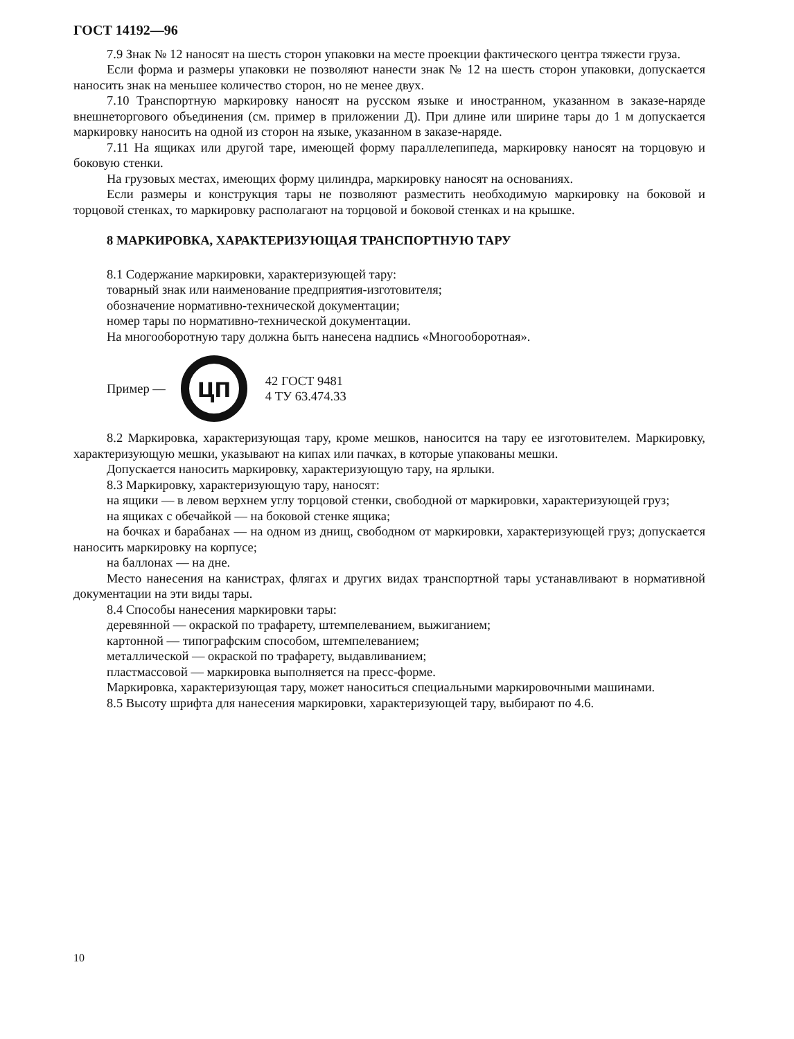ГОСТ 14192—96
7.9 Знак № 12 наносят на шесть сторон упаковки на месте проекции фактического центра тяжести груза.
Если форма и размеры упаковки не позволяют нанести знак № 12 на шесть сторон упаковки, допускается наносить знак на меньшее количество сторон, но не менее двух.
7.10 Транспортную маркировку наносят на русском языке и иностранном, указанном в заказе-наряде внешнеторгового объединения (см. пример в приложении Д). При длине или ширине тары до 1 м допускается маркировку наносить на одной из сторон на языке, указанном в заказе-наряде.
7.11 На ящиках или другой таре, имеющей форму параллелепипеда, маркировку наносят на торцовую и боковую стенки.
На грузовых местах, имеющих форму цилиндра, маркировку наносят на основаниях.
Если размеры и конструкция тары не позволяют разместить необходимую маркировку на боковой и торцовой стенках, то маркировку располагают на торцовой и боковой стенках и на крышке.
8 МАРКИРОВКА, ХАРАКТЕРИЗУЮЩАЯ ТРАНСПОРТНУЮ ТАРУ
8.1 Содержание маркировки, характеризующей тару:
товарный знак или наименование предприятия-изготовителя;
обозначение нормативно-технической документации;
номер тары по нормативно-технической документации.
На многооборотную тару должна быть нанесена надпись «Многооборотная».
Пример —
цп
42 ГОСТ 9481
4 ТУ 63.474.33
8.2 Маркировка, характеризующая тару, кроме мешков, наносится на тару ее изготовителем. Маркировку, характеризующую мешки, указывают на кипах или пачках, в которые упакованы мешки.
Допускается наносить маркировку, характеризующую тару, на ярлыки.
8.3 Маркировку, характеризующую тару, наносят:
на ящики — в левом верхнем углу торцовой стенки, свободной от маркировки, характеризующей груз;
на ящиках с обечайкой — на боковой стенке ящика;
на бочках и барабанах — на одном из днищ, свободном от маркировки, характеризующей груз; допускается наносить маркировку на корпусе;
на баллонах — на дне.
Место нанесения на канистрах, флягах и других видах транспортной тары устанавливают в нормативной документации на эти виды тары.
8.4 Способы нанесения маркировки тары:
деревянной — окраской по трафарету, штемпелеванием, выжиганием;
картонной — типографским способом, штемпелеванием;
металлической — окраской по трафарету, выдавливанием;
пластмассовой — маркировка выполняется на пресс-форме.
Маркировка, характеризующая тару, может наноситься специальными маркировочными машинами.
8.5 Высоту шрифта для нанесения маркировки, характеризующей тару, выбирают по 4.6.
10